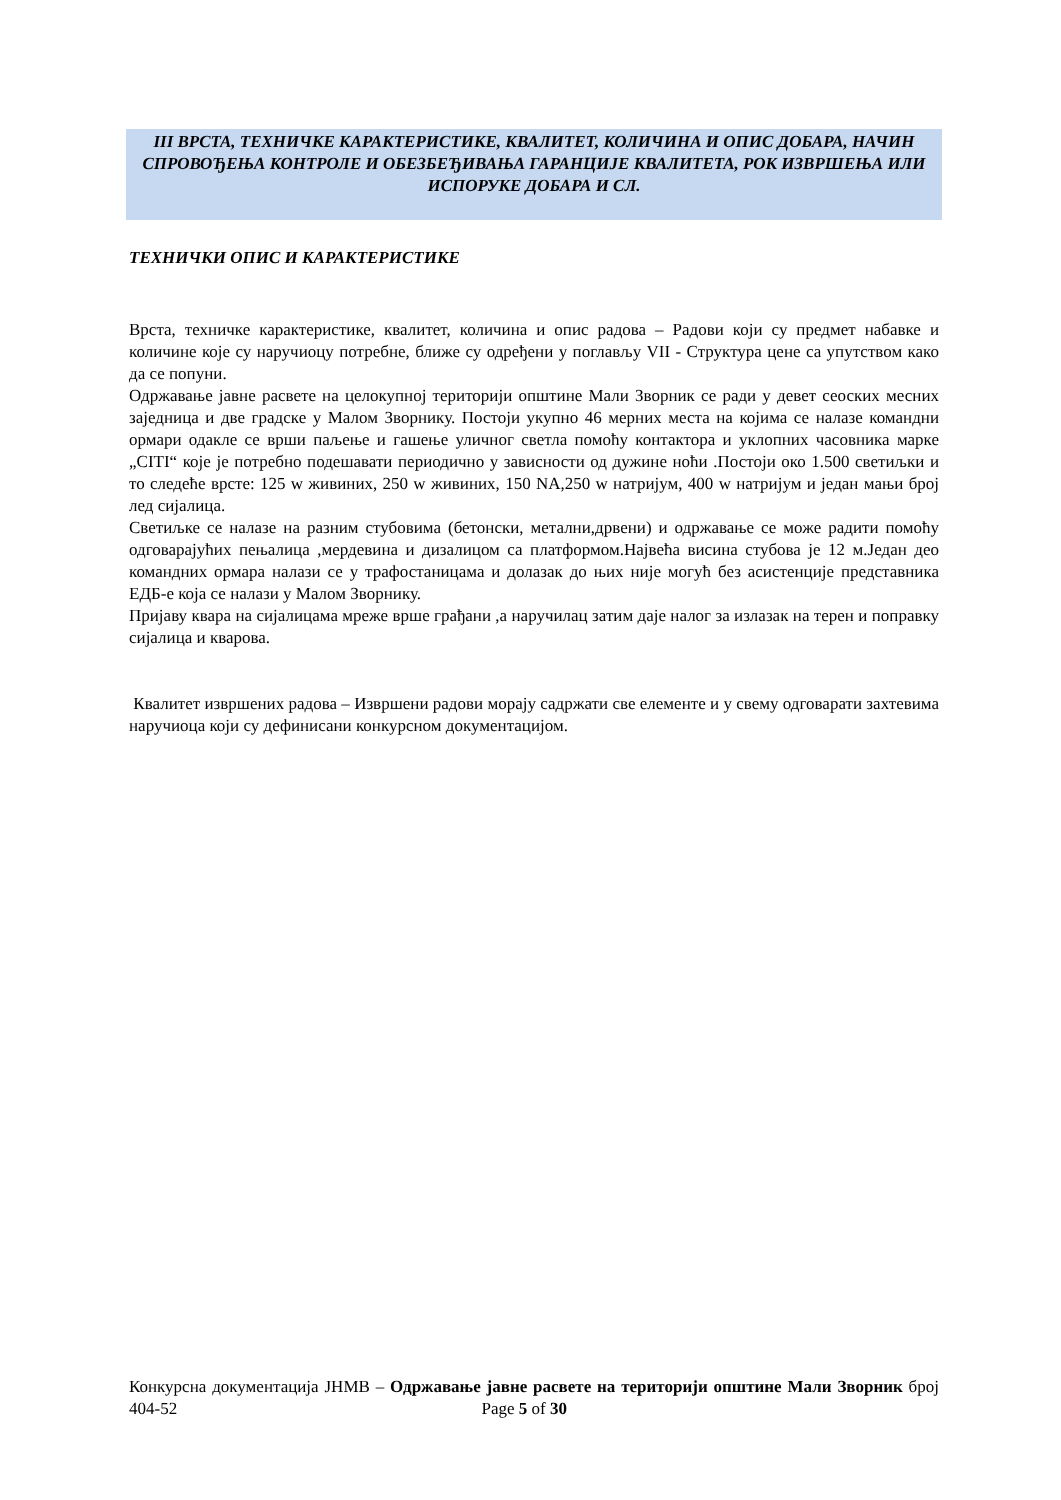III ВРСТА, ТЕХНИЧКЕ КАРАКТЕРИСТИКЕ, КВАЛИТЕТ, КОЛИЧИНА И ОПИС ДОБАРА, НАЧИН СПРОВОЂЕЊА КОНТРОЛЕ И ОБЕЗБЕЂИВАЊА ГАРАНЦИЈЕ КВАЛИТЕТА, РОК ИЗВРШЕЊА ИЛИ ИСПОРУКЕ ДОБАРА И СЛ.
ТЕХНИЧКИ ОПИС И КАРАКТЕРИСТИКЕ
Врста, техничке карактеристике, квалитет, количина и опис радова – Радови који су предмет набавке и количине које су наручиоцу потребне, ближе су одређени у поглављу VII - Структура цене са упутством како да се попуни.
Одржавање јавне расвете на целокупној територији општине Мали Зворник се ради у девет сеоских месних заједница и две градске у Малом Зворнику. Постоји укупно 46 мерних места на којима се налазе командни ормари одакле се врши паљење и гашење уличног светла помоћу контактора и уклопних часовника марке „CITI“ које је потребно подешавати периодично у зависности од дужине ноћи .Постоји око 1.500 светиљки и то следеће врсте: 125 w живиних, 250 w живиних, 150 NA,250 w натријум, 400 w натријум и један мањи број лед сијалица.
Светиљке се налазе на разним стубовима (бетонски, метални,дрвени) и одржавање се може радити помоћу одговарајућих пењалица ,мердевина и дизалицом са платформом.Највећа висина стубова је 12 м.Један део командних ормара налази се у трафостаницама и долазак до њих није могућ без асистенције представника ЕДБ-е која се налази у Малом Зворнику.
Пријаву квара на сијалицама мреже врше грађани ,а наручилац затим даје налог за излазак на терен и поправку сијалица и кварова.
Квалитет извршених радова – Извршени радови морају садржати све елементе и у свему одговарати захтевима наручиоца који су дефинисани конкурсном документацијом.
Конкурсна документација ЈНМВ – Одржавање јавне расвете на територији општине Мали Зворник број 404-52 Page 5 of 30